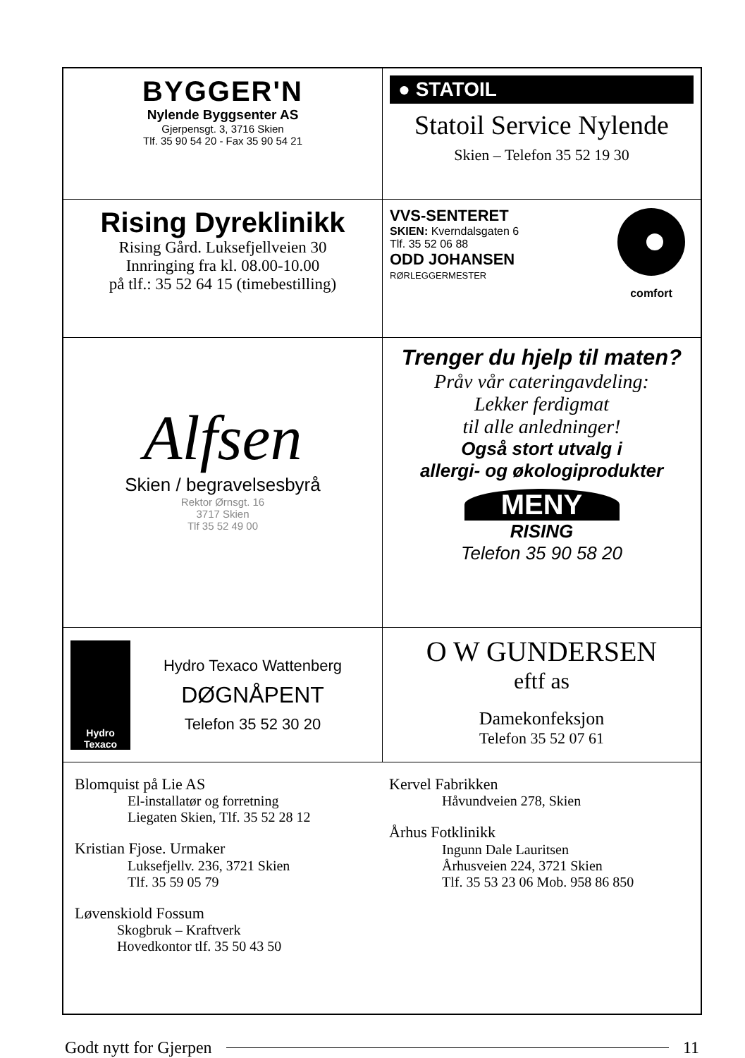BYGGER'N
Nylende Byggsenter AS
Gjerpensgt. 3, 3716 Skien
Tlf. 35 90 54 20 - Fax 35 90 54 21
● STATOIL
Statoil Service Nylende
Skien – Telefon 35 52 19 30
Rising Dyreklinikk
Rising Gård. Luksefjellveien 30
Innringing fra kl. 08.00-10.00
på tlf.: 35 52 64 15 (timebestilling)
VVS-SENTERET
SKIEN: Kverndalsgaten 6
Tlf. 35 52 06 88
ODD JOHANSEN
RØRLEGGERMESTER
comfort
Alfsen
Skien / begravelsesbyrå
Rektor Ørnsgt. 16
3717 Skien
Tlf 35 52 49 00
Trenger du hjelp til maten?
Pråv vår cateringavdeling:
Lekker ferdigmat
til alle anledninger!
Også stort utvalg i
allergi- og økologiprodukter
MENY
RISING
Telefon 35 90 58 20
Hydro
Texaco
Hydro Texaco Wattenberg
DØGNÅPENT
Telefon 35 52 30 20
O W GUNDERSEN
eftf as
Damekonfeksjon
Telefon 35 52 07 61
Blomquist på Lie AS
El-installatør og forretning
Liegaten Skien, Tlf. 35 52 28 12
Kristian Fjose. Urmaker
Luksefjellv. 236, 3721 Skien
Tlf. 35 59 05 79
Løvenskiold Fossum
Skogbruk – Kraftverk
Hovedkontor tlf. 35 50 43 50
Kervel Fabrikken
Håvundveien 278, Skien
Århus Fotklinikk
Ingunn Dale Lauritsen
Århusveien 224, 3721 Skien
Tlf. 35 53 23 06 Mob. 958 86 850
Godt nytt for Gjerpen 11